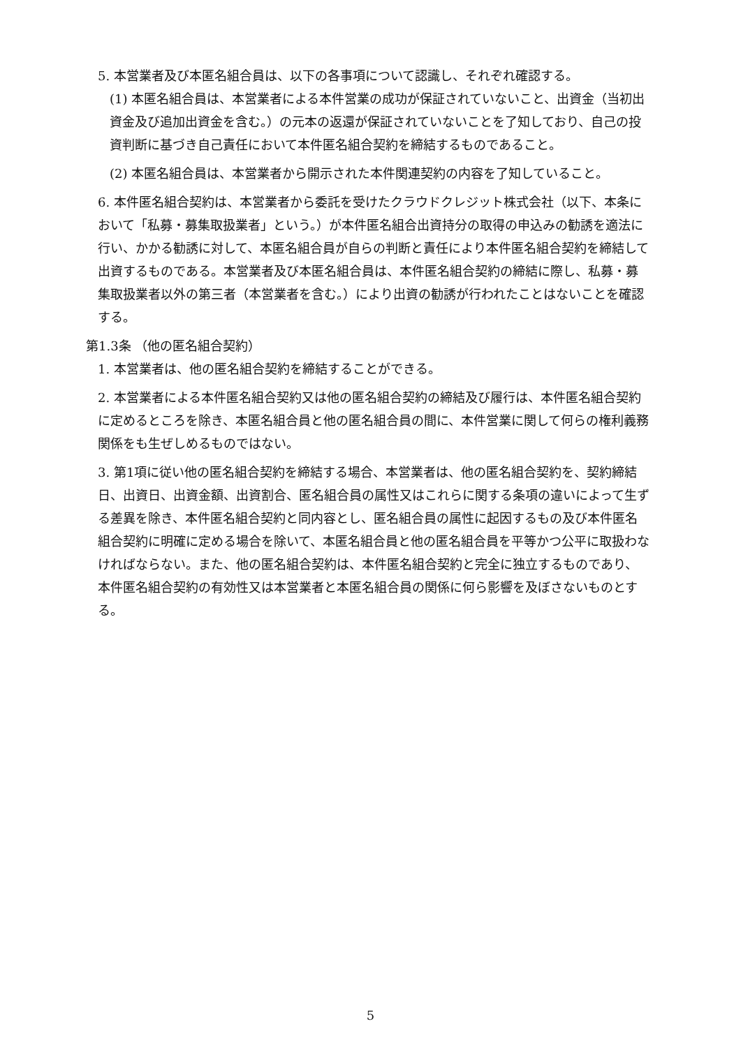5. 本営業者及び本匿名組合員は、以下の各事項について認識し、それぞれ確認する。
(1) 本匿名組合員は、本営業者による本件営業の成功が保証されていないこと、出資金（当初出資金及び追加出資金を含む。）の元本の返還が保証されていないことを了知しており、自己の投資判断に基づき自己責任において本件匿名組合契約を締結するものであること。
(2) 本匿名組合員は、本営業者から開示された本件関連契約の内容を了知していること。
6. 本件匿名組合契約は、本営業者から委託を受けたクラウドクレジット株式会社（以下、本条において「私募・募集取扱業者」という。）が本件匿名組合出資持分の取得の申込みの勧誘を適法に行い、かかる勧誘に対して、本匿名組合員が自らの判断と責任により本件匿名組合契約を締結して出資するものである。本営業者及び本匿名組合員は、本件匿名組合契約の締結に際し、私募・募集取扱業者以外の第三者（本営業者を含む。）により出資の勧誘が行われたことはないことを確認する。
第1.3条 （他の匿名組合契約）
1. 本営業者は、他の匿名組合契約を締結することができる。
2. 本営業者による本件匿名組合契約又は他の匿名組合契約の締結及び履行は、本件匿名組合契約に定めるところを除き、本匿名組合員と他の匿名組合員の間に、本件営業に関して何らの権利義務関係をも生ぜしめるものではない。
3. 第1項に従い他の匿名組合契約を締結する場合、本営業者は、他の匿名組合契約を、契約締結日、出資日、出資金額、出資割合、匿名組合員の属性又はこれらに関する条項の違いによって生ずる差異を除き、本件匿名組合契約と同内容とし、匿名組合員の属性に起因するもの及び本件匿名組合契約に明確に定める場合を除いて、本匿名組合員と他の匿名組合員を平等かつ公平に取扱わなければならない。また、他の匿名組合契約は、本件匿名組合契約と完全に独立するものであり、本件匿名組合契約の有効性又は本営業者と本匿名組合員の関係に何ら影響を及ぼさないものとする。
5